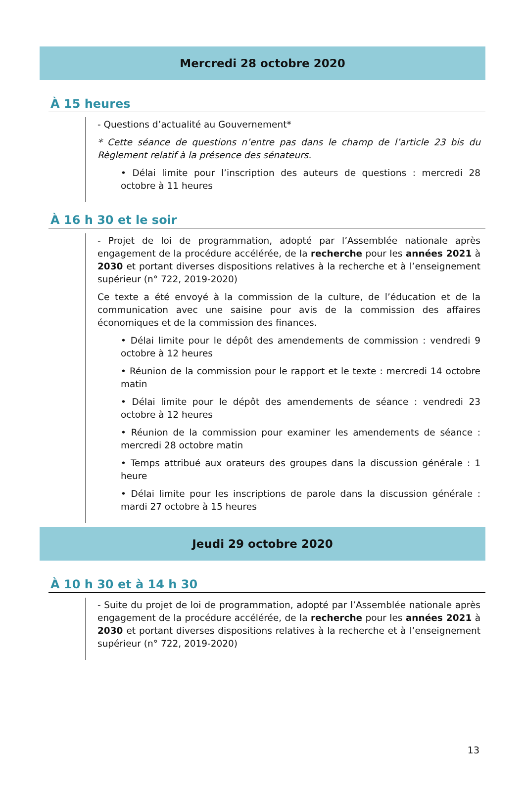Mercredi 28 octobre 2020
À 15 heures
- Questions d’actualité au Gouvernement*
* Cette séance de questions n’entre pas dans le champ de l’article 23 bis du Règlement relatif à la présence des sénateurs.
• Délai limite pour l’inscription des auteurs de questions : mercredi 28 octobre à 11 heures
À 16 h 30 et le soir
- Projet de loi de programmation, adopté par l’Assemblée nationale après engagement de la procédure accélérée, de la recherche pour les années 2021 à 2030 et portant diverses dispositions relatives à la recherche et à l’enseignement supérieur (n° 722, 2019-2020)
Ce texte a été envoyé à la commission de la culture, de l’éducation et de la communication avec une saisine pour avis de la commission des affaires économiques et de la commission des finances.
• Délai limite pour le dépôt des amendements de commission : vendredi 9 octobre à 12 heures
• Réunion de la commission pour le rapport et le texte : mercredi 14 octobre matin
• Délai limite pour le dépôt des amendements de séance : vendredi 23 octobre à 12 heures
• Réunion de la commission pour examiner les amendements de séance : mercredi 28 octobre matin
• Temps attribué aux orateurs des groupes dans la discussion générale : 1 heure
• Délai limite pour les inscriptions de parole dans la discussion générale : mardi 27 octobre à 15 heures
Jeudi 29 octobre 2020
À 10 h 30 et à 14 h 30
- Suite du projet de loi de programmation, adopté par l’Assemblée nationale après engagement de la procédure accélérée, de la recherche pour les années 2021 à 2030 et portant diverses dispositions relatives à la recherche et à l’enseignement supérieur (n° 722, 2019-2020)
13